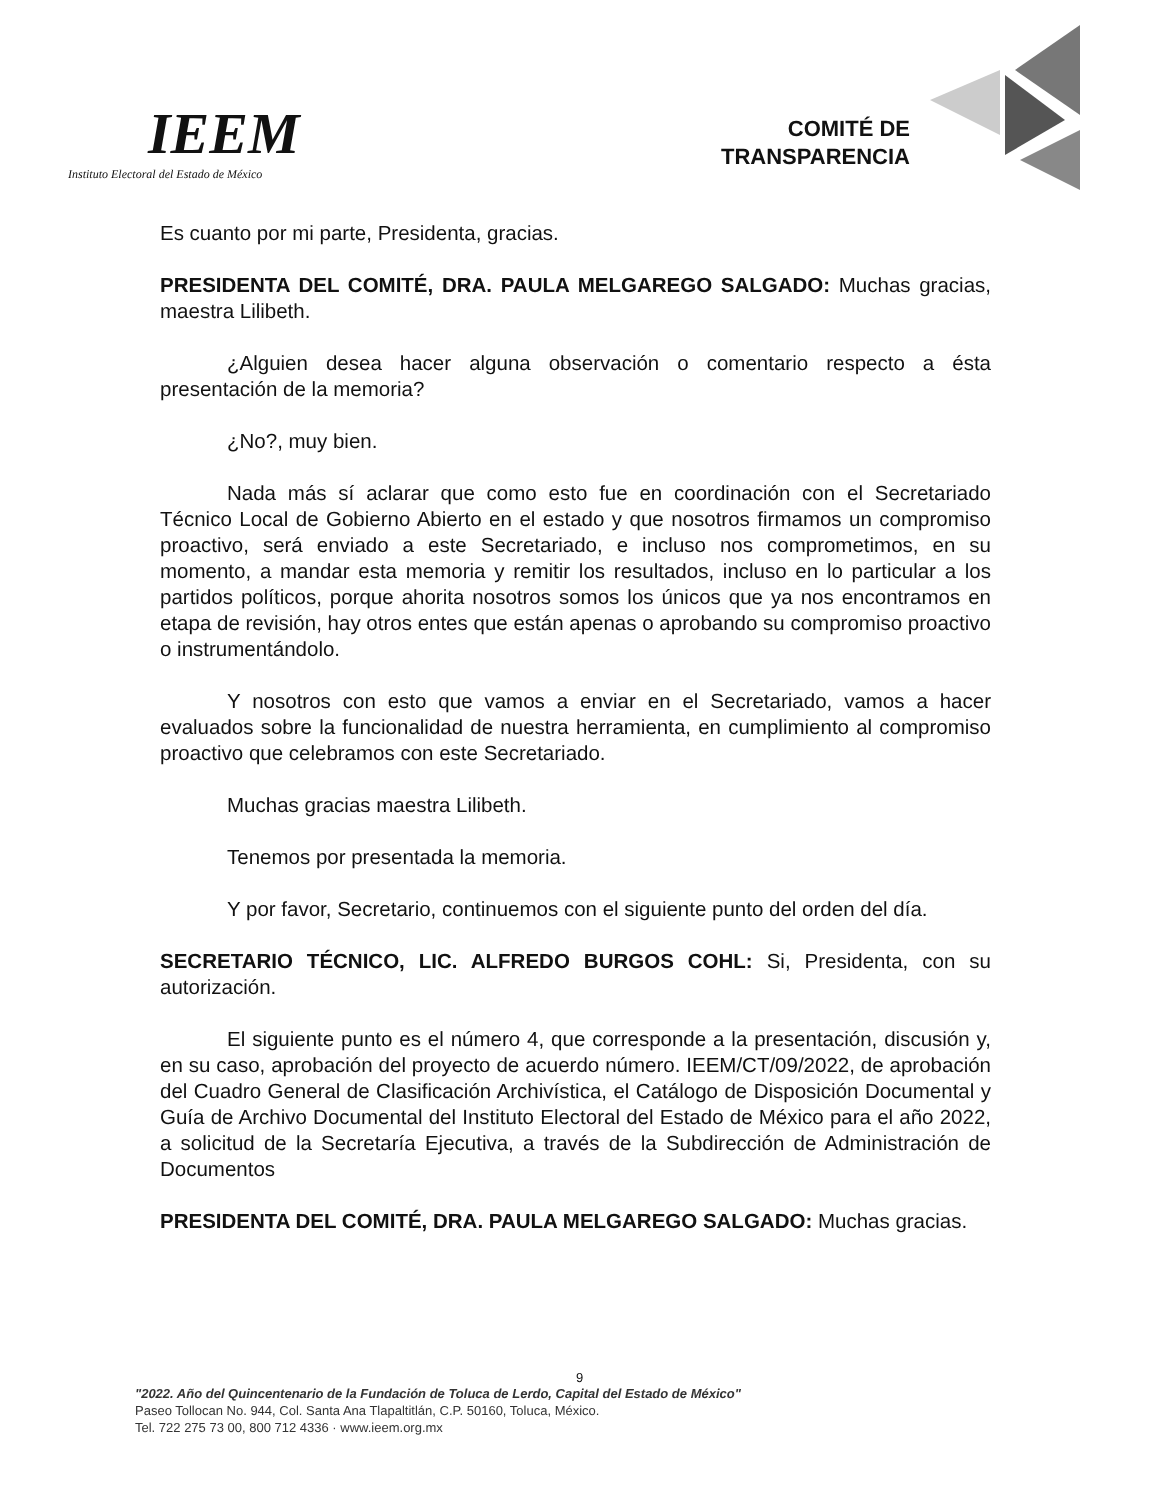IEEM
Instituto Electoral del Estado de México
COMITÉ DE
TRANSPARENCIA
Es cuanto por mi parte, Presidenta, gracias.
PRESIDENTA DEL COMITÉ, DRA. PAULA MELGAREGO SALGADO: Muchas gracias, maestra Lilibeth.
¿Alguien desea hacer alguna observación o comentario respecto a ésta presentación de la memoria?
¿No?, muy bien.
Nada más sí aclarar que como esto fue en coordinación con el Secretariado Técnico Local de Gobierno Abierto en el estado y que nosotros firmamos un compromiso proactivo, será enviado a este Secretariado, e incluso nos comprometimos, en su momento, a mandar esta memoria y remitir los resultados, incluso en lo particular a los partidos políticos, porque ahorita nosotros somos los únicos que ya nos encontramos en etapa de revisión, hay otros entes que están apenas o aprobando su compromiso proactivo o instrumentándolo.
Y nosotros con esto que vamos a enviar en el Secretariado, vamos a hacer evaluados sobre la funcionalidad de nuestra herramienta, en cumplimiento al compromiso proactivo que celebramos con este Secretariado.
Muchas gracias maestra Lilibeth.
Tenemos por presentada la memoria.
Y por favor, Secretario, continuemos con el siguiente punto del orden del día.
SECRETARIO TÉCNICO, LIC. ALFREDO BURGOS COHL: Si, Presidenta, con su autorización.
El siguiente punto es el número 4, que corresponde a la presentación, discusión y, en su caso, aprobación del proyecto de acuerdo número. IEEM/CT/09/2022, de aprobación del Cuadro General de Clasificación Archivística, el Catálogo de Disposición Documental y Guía de Archivo Documental del Instituto Electoral del Estado de México para el año 2022, a solicitud de la Secretaría Ejecutiva, a través de la Subdirección de Administración de Documentos
PRESIDENTA DEL COMITÉ, DRA. PAULA MELGAREGO SALGADO: Muchas gracias.
9
"2022. Año del Quincentenario de la Fundación de Toluca de Lerdo, Capital del Estado de México"
Paseo Tollocan No. 944, Col. Santa Ana Tlapaltitlán, C.P. 50160, Toluca, México.
Tel. 722 275 73 00, 800 712 4336 · www.ieem.org.mx